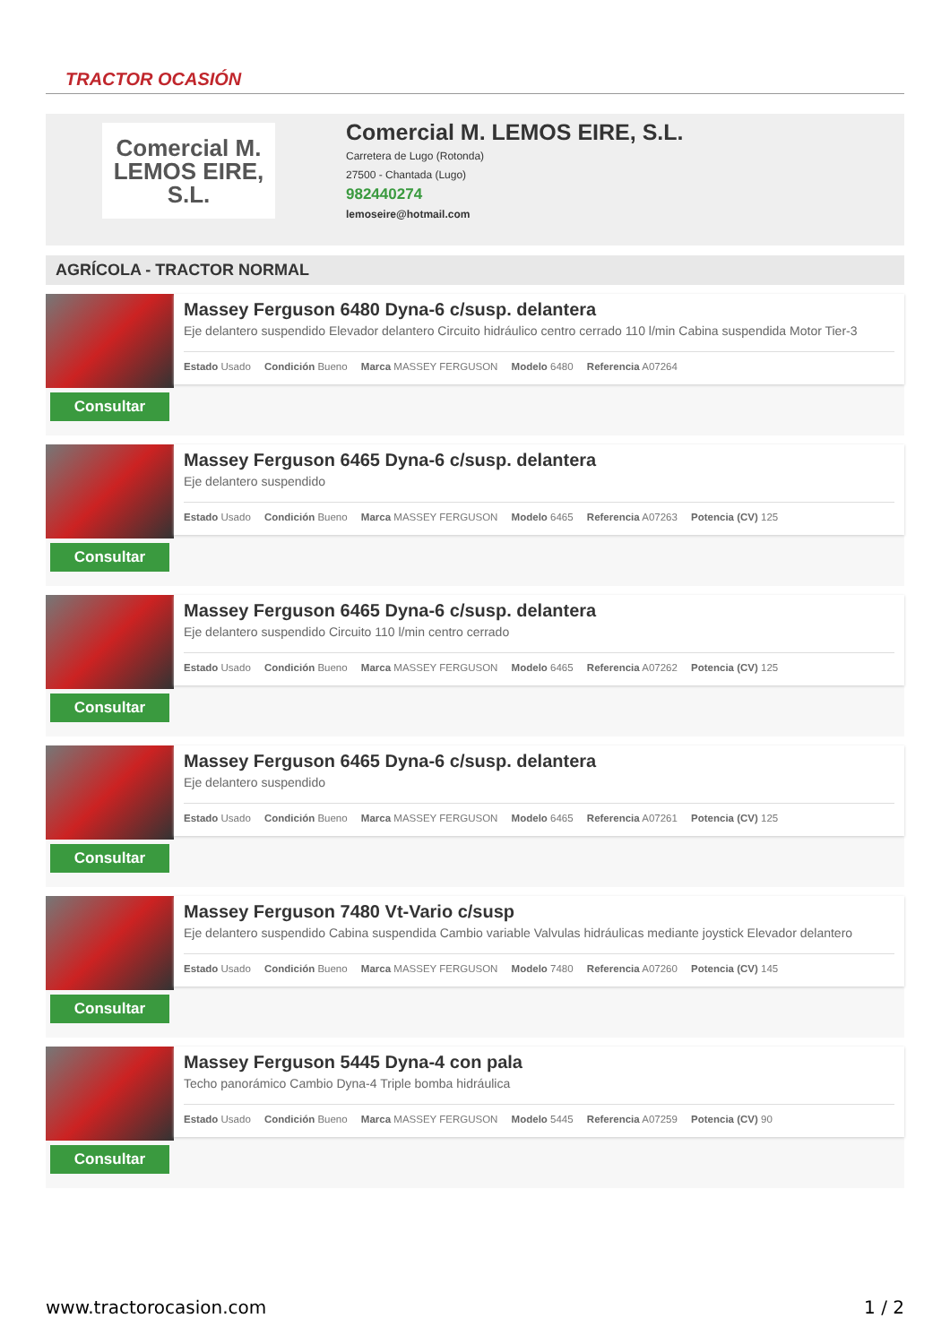TRACTOR OCASIÓN
Comercial M.
LEMOS EIRE, S.L.
Comercial M. LEMOS EIRE, S.L.
Carretera de Lugo (Rotonda)
27500 - Chantada (Lugo)
982440274
lemoseire@hotmail.com
AGRÍCOLA - TRACTOR NORMAL
Consultar
Massey Ferguson 6480 Dyna-6 c/susp. delantera
Eje delantero suspendido Elevador delantero Circuito hidráulico centro cerrado 110 l/min Cabina suspendida Motor Tier-3
Estado Usado Condición Bueno Marca MASSEY FERGUSON Modelo 6480 Referencia A07264
Consultar
Massey Ferguson 6465 Dyna-6 c/susp. delantera
Eje delantero suspendido
Estado Usado Condición Bueno Marca MASSEY FERGUSON Modelo 6465 Referencia A07263 Potencia (CV) 125
Consultar
Massey Ferguson 6465 Dyna-6 c/susp. delantera
Eje delantero suspendido Circuito 110 l/min centro cerrado
Estado Usado Condición Bueno Marca MASSEY FERGUSON Modelo 6465 Referencia A07262 Potencia (CV) 125
Consultar
Massey Ferguson 6465 Dyna-6 c/susp. delantera
Eje delantero suspendido
Estado Usado Condición Bueno Marca MASSEY FERGUSON Modelo 6465 Referencia A07261 Potencia (CV) 125
Consultar
Massey Ferguson 7480 Vt-Vario c/susp
Eje delantero suspendido Cabina suspendida Cambio variable Valvulas hidráulicas mediante joystick Elevador delantero
Estado Usado Condición Bueno Marca MASSEY FERGUSON Modelo 7480 Referencia A07260 Potencia (CV) 145
Consultar
Massey Ferguson 5445 Dyna-4 con pala
Techo panorámico Cambio Dyna-4 Triple bomba hidráulica
Estado Usado Condición Bueno Marca MASSEY FERGUSON Modelo 5445 Referencia A07259 Potencia (CV) 90
www.tractorocasion.com 1 / 2